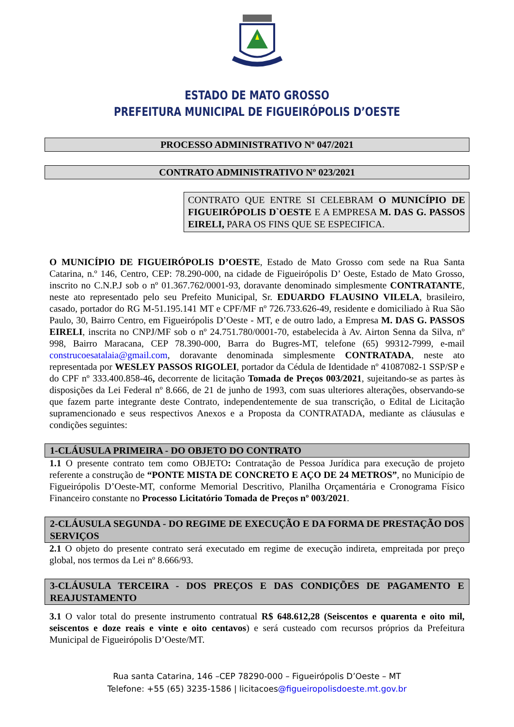ESTADO DE MATO GROSSO
PREFEITURA MUNICIPAL DE FIGUEIRÓPOLIS D’OESTE
PROCESSO ADMINISTRATIVO Nº 047/2021
CONTRATO ADMINISTRATIVO Nº 023/2021
CONTRATO QUE ENTRE SI CELEBRAM O MUNICÍPIO DE FIGUEIRÓPOLIS D`OESTE E A EMPRESA M. DAS G. PASSOS EIRELI, PARA OS FINS QUE SE ESPECIFICA.
O MUNICÍPIO DE FIGUEIRÓPOLIS D’OESTE, Estado de Mato Grosso com sede na Rua Santa Catarina, n.º 146, Centro, CEP: 78.290-000, na cidade de Figueirópolis D’ Oeste, Estado de Mato Grosso, inscrito no C.N.P.J sob o nº 01.367.762/0001-93, doravante denominado simplesmente CONTRATANTE, neste ato representado pelo seu Prefeito Municipal, Sr. EDUARDO FLAUSINO VILELA, brasileiro, casado, portador do RG M-51.195.141 MT e CPF/MF nº 726.733.626-49, residente e domiciliado à Rua São Paulo, 30, Bairro Centro, em Figueirópolis D’Oeste - MT, e de outro lado, a Empresa M. DAS G. PASSOS EIRELI, inscrita no CNPJ/MF sob o nº 24.751.780/0001-70, estabelecida à Av. Airton Senna da Silva, nº 998, Bairro Maracana, CEP 78.390-000, Barra do Bugres-MT, telefone (65) 99312-7999, e-mail construcoesatalaia@gmail.com, doravante denominada simplesmente CONTRATADA, neste ato representada por WESLEY PASSOS RIGOLEI, portador da Cédula de Identidade nº 41087082-1 SSP/SP e do CPF nº 333.400.858-46, decorrente de licitação Tomada de Preços 003/2021, sujeitando-se as partes às disposições da Lei Federal nº 8.666, de 21 de junho de 1993, com suas ulteriores alterações, observando-se que fazem parte integrante deste Contrato, independentemente de sua transcrição, o Edital de Licitação supramencionado e seus respectivos Anexos e a Proposta da CONTRATADA, mediante as cláusulas e condições seguintes:
1-CLÁUSULA PRIMEIRA - DO OBJETO DO CONTRATO
1.1 O presente contrato tem como OBJETO: Contratação de Pessoa Jurídica para execução de projeto referente a construção de “PONTE MISTA DE CONCRETO E AÇO DE 24 METROS”, no Município de Figueirópolis D’Oeste-MT, conforme Memorial Descritivo, Planilha Orçamentária e Cronograma Físico Financeiro constante no Processo Licitatório Tomada de Preços nº 003/2021.
2-CLÁUSULA SEGUNDA - DO REGIME DE EXECUÇÃO E DA FORMA DE PRESTAÇÃO DOS SERVIÇOS
2.1 O objeto do presente contrato será executado em regime de execução indireta, empreitada por preço global, nos termos da Lei nº 8.666/93.
3-CLÁUSULA TERCEIRA - DOS PREÇOS E DAS CONDIÇÕES DE PAGAMENTO E REAJUSTAMENTO
3.1 O valor total do presente instrumento contratual R$ 648.612,28 (Seiscentos e quarenta e oito mil, seiscentos e doze reais e vinte e oito centavos) e será custeado com recursos próprios da Prefeitura Municipal de Figueirópolis D’Oeste/MT.
Rua santa Catarina, 146 –CEP 78290-000 – Figueirópolis D’Oeste – MT
Telefone: +55 (65) 3235-1586 | licitacoes@figueiropolisdoeste.mt.gov.br